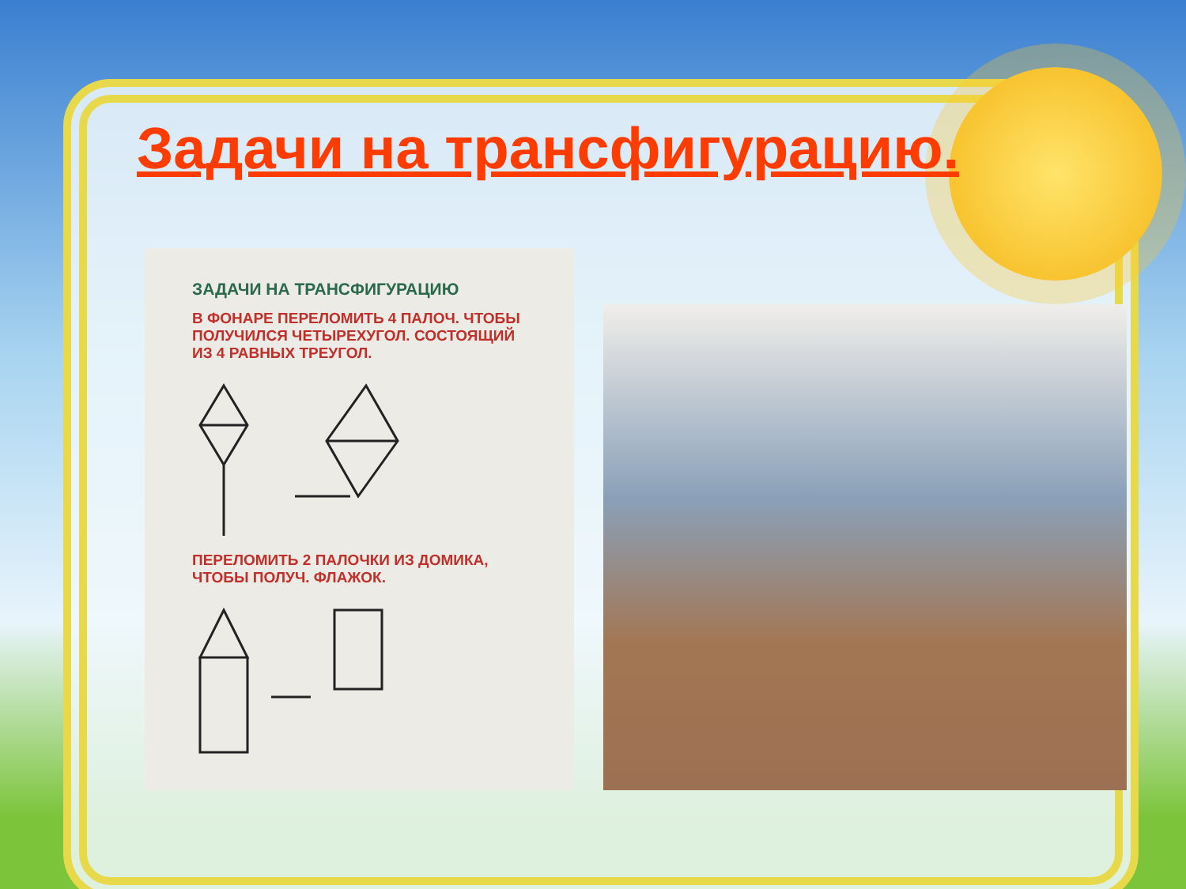Задачи на трансфигурацию.
ЗАДАЧИ НА ТРАНСФИГУРАЦИЮ
В ФОНАРЕ ПЕРЕЛОМИТЬ 4 ПАЛОЧ. ЧТОБЫ ПОЛУЧИЛСЯ ЧЕТЫРЕХУГОЛ. СОСТОЯЩИЙ ИЗ 4 РАВНЫХ ТРЕУГОЛ.
ПЕРЕЛОМИТЬ 2 ПАЛОЧКИ ИЗ ДОМИКА, ЧТОБЫ ПОЛУЧ. ФЛАЖОК.